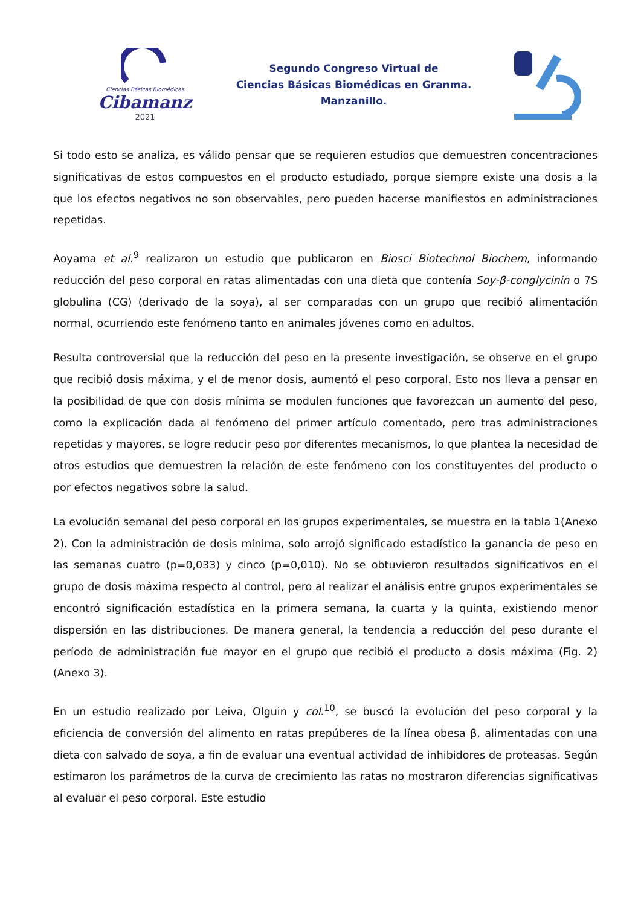Ciencias Básicas Biomédicas
Cibamanz
2021
Segundo Congreso Virtual de
Ciencias Básicas Biomédicas en Granma.
Manzanillo.
Si todo esto se analiza, es válido pensar que se requieren estudios que demuestren concentraciones significativas de estos compuestos en el producto estudiado, porque siempre existe una dosis a la que los efectos negativos no son observables, pero pueden hacerse manifiestos en administraciones repetidas.
Aoyama et al.<sup>9</sup> realizaron un estudio que publicaron en Biosci Biotechnol Biochem, informando reducción del peso corporal en ratas alimentadas con una dieta que contenía Soy-β-conglycinin o 7S globulina (CG) (derivado de la soya), al ser comparadas con un grupo que recibió alimentación normal, ocurriendo este fenómeno tanto en animales jóvenes como en adultos.
Resulta controversial que la reducción del peso en la presente investigación, se observe en el grupo que recibió dosis máxima, y el de menor dosis, aumentó el peso corporal. Esto nos lleva a pensar en la posibilidad de que con dosis mínima se modulen funciones que favorezcan un aumento del peso, como la explicación dada al fenómeno del primer artículo comentado, pero tras administraciones repetidas y mayores, se logre reducir peso por diferentes mecanismos, lo que plantea la necesidad de otros estudios que demuestren la relación de este fenómeno con los constituyentes del producto o por efectos negativos sobre la salud.
La evolución semanal del peso corporal en los grupos experimentales, se muestra en la tabla 1(Anexo 2). Con la administración de dosis mínima, solo arrojó significado estadístico la ganancia de peso en las semanas cuatro (p=0,033) y cinco (p=0,010). No se obtuvieron resultados significativos en el grupo de dosis máxima respecto al control, pero al realizar el análisis entre grupos experimentales se encontró significación estadística en la primera semana, la cuarta y la quinta, existiendo menor dispersión en las distribuciones. De manera general, la tendencia a reducción del peso durante el período de administración fue mayor en el grupo que recibió el producto a dosis máxima (Fig. 2) (Anexo 3).
En un estudio realizado por Leiva, Olguin y col.<sup>10</sup>, se buscó la evolución del peso corporal y la eficiencia de conversión del alimento en ratas prepúberes de la línea obesa β, alimentadas con una dieta con salvado de soya, a fin de evaluar una eventual actividad de inhibidores de proteasas. Según estimaron los parámetros de la curva de crecimiento las ratas no mostraron diferencias significativas al evaluar el peso corporal. Este estudio